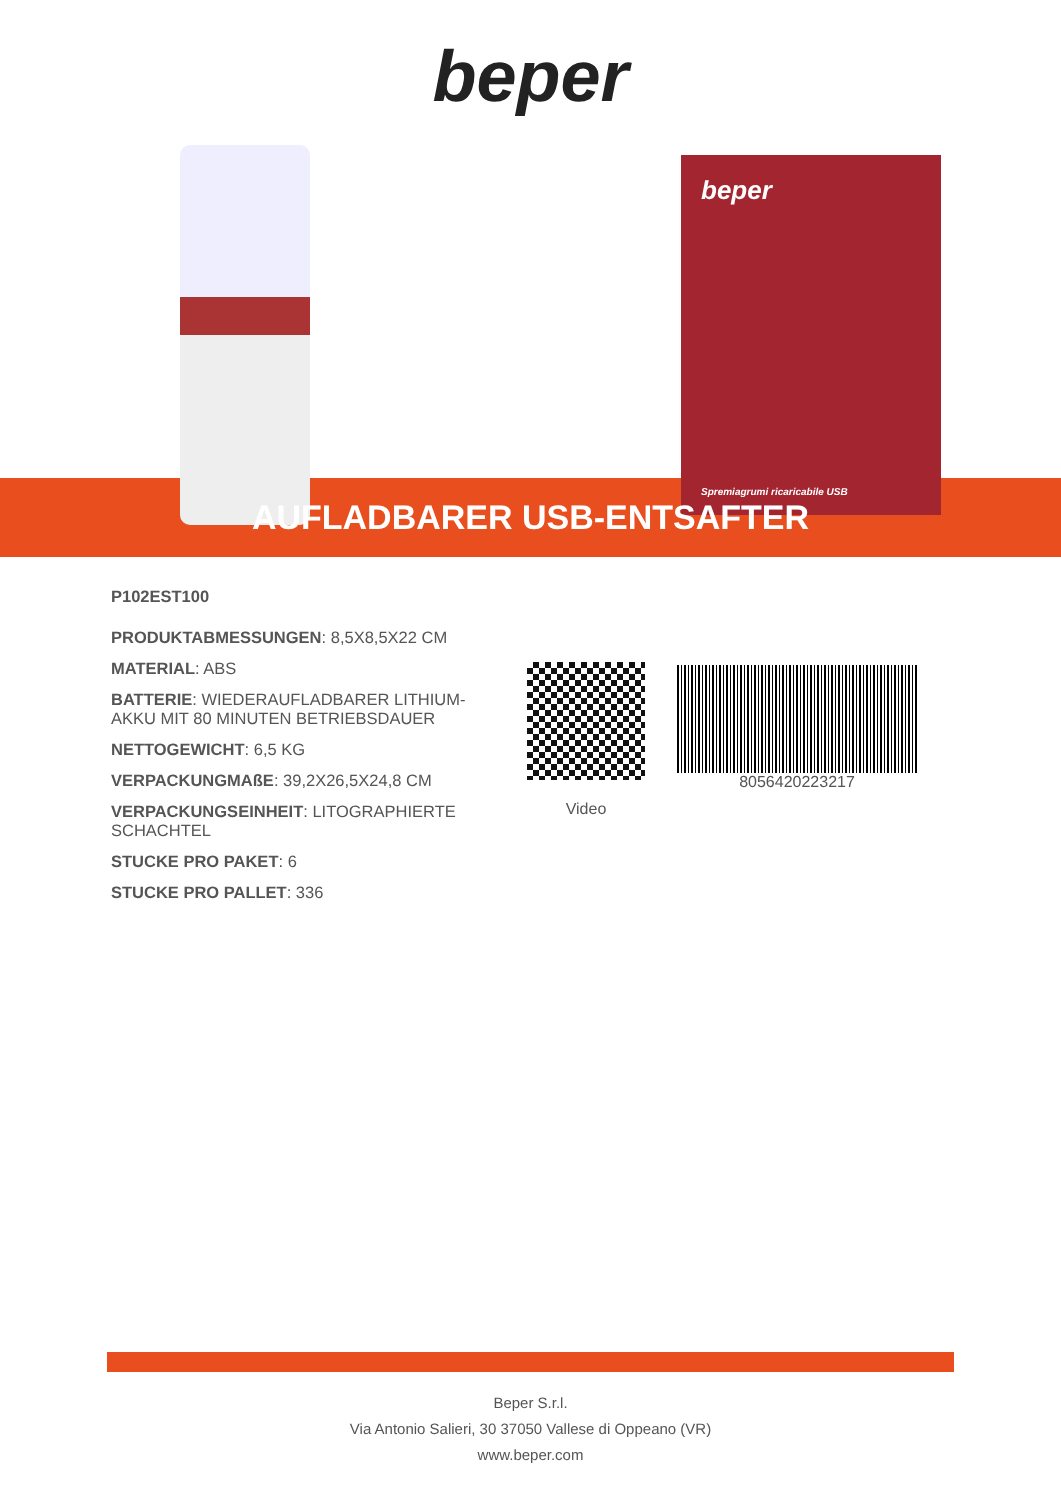beper
beper
Spremiagrumi ricaricabile USB
AUFLADBARER USB-ENTSAFTER
P102EST100
PRODUKTABMESSUNGEN: 8,5X8,5X22 CM
MATERIAL: ABS
BATTERIE: WIEDERAUFLADBARER LITHIUM-AKKU MIT 80 MINUTEN BETRIEBSDAUER
NETTOGEWICHT: 6,5 KG
VERPACKUNGMAßE: 39,2X26,5X24,8 CM
VERPACKUNGSEINHEIT: LITOGRAPHIERTE SCHACHTEL
STUCKE PRO PAKET: 6
STUCKE PRO PALLET: 336
Video
8056420223217
Beper S.r.l.
Via Antonio Salieri, 30 37050 Vallese di Oppeano (VR)
www.beper.com